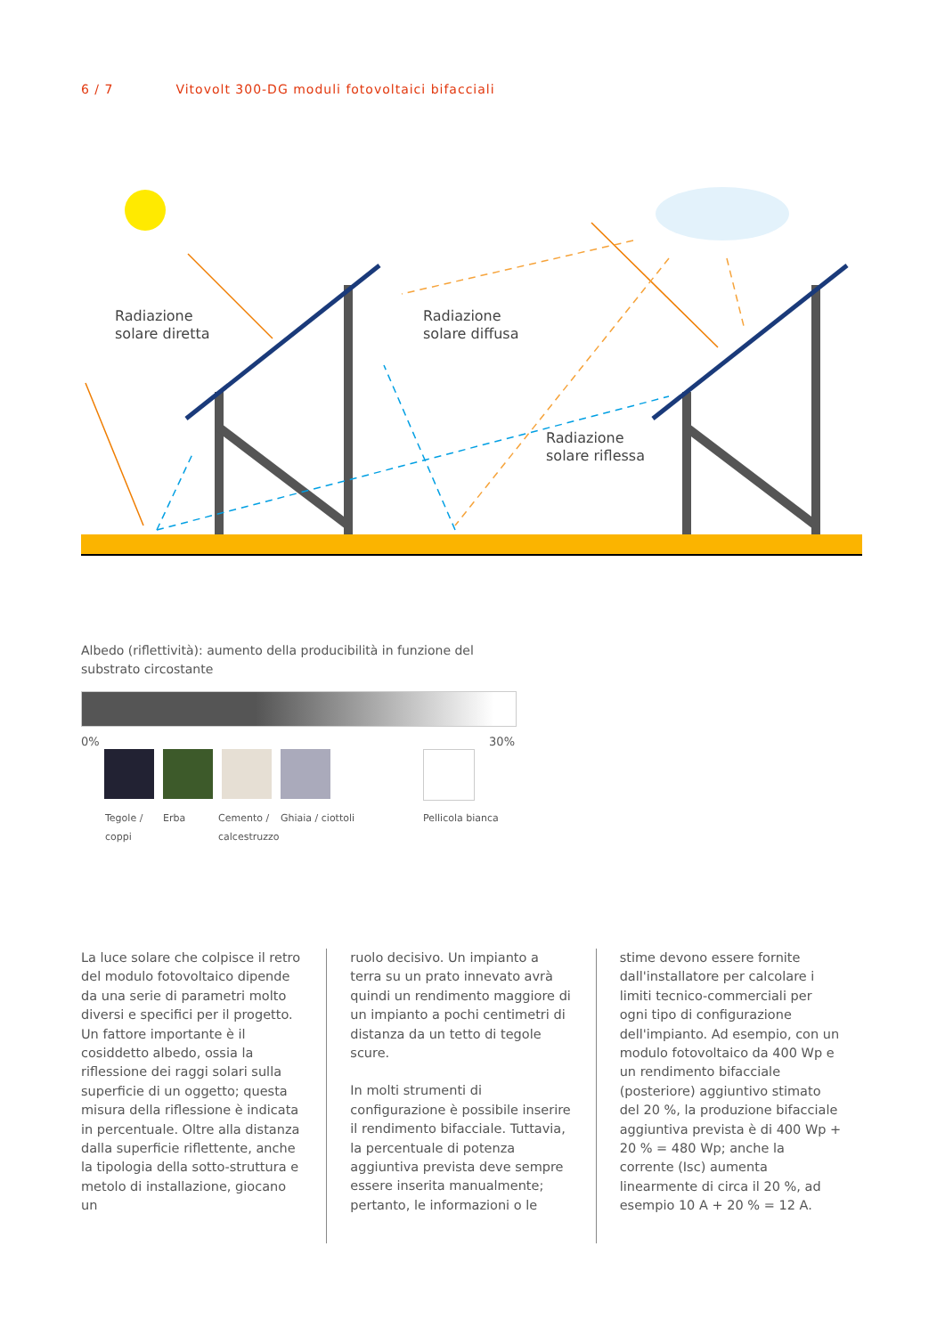6 / 7 Vitovolt 300-DG moduli fotovoltaici bifacciali
Radiazione
solare diretta
Radiazione
solare diffusa
Radiazione
solare riflessa
Albedo (riflettività): aumento della producibilità in funzione del substrato circostante
0% 30%
Tegole /
coppi
Erba
Cemento /
calcestruzzo
Ghiaia / ciottoli Pellicola bianca
La luce solare che colpisce il retro del modulo fotovoltaico dipende da una serie di parametri molto diversi e specifici per il progetto. Un fattore importante è il cosiddetto albedo, ossia la riflessione dei raggi solari sulla superficie di un oggetto; questa misura della riflessione è indicata in percentuale. Oltre alla distanza dalla superficie riflettente, anche la tipologia della sotto-struttura e metolo di installazione, giocano un
ruolo decisivo. Un impianto a terra su un prato innevato avrà quindi un rendimento maggiore di un impianto a pochi centimetri di distanza da un tetto di tegole scure.
In molti strumenti di configurazione è possibile inserire il rendimento bifacciale. Tuttavia, la percentuale di potenza aggiuntiva prevista deve sempre essere inserita manualmente; pertanto, le informazioni o le
stime devono essere fornite dall'installatore per calcolare i limiti tecnico-commerciali per ogni tipo di configurazione dell'impianto. Ad esempio, con un modulo fotovoltaico da 400 Wp e un rendimento bifacciale (posteriore) aggiuntivo stimato del 20 %, la produzione bifacciale aggiuntiva prevista è di 400 Wp + 20 % = 480 Wp; anche la corrente (Isc) aumenta linearmente di circa il 20 %, ad esempio 10 A + 20 % = 12 A.